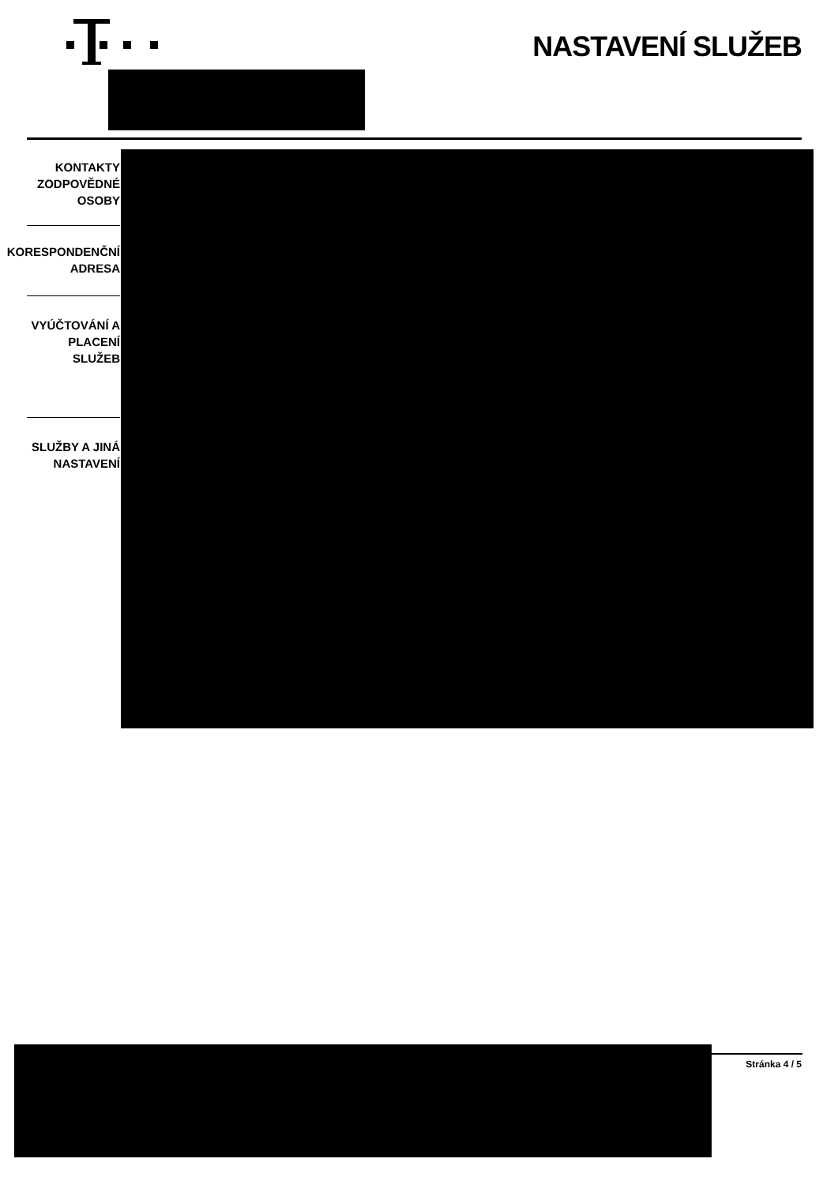NASTAVENÍ SLUŽEB
KONTAKTY
ZODPOVĚDNÉ
OSOBY
KORESPONDENČNÍ
ADRESA
VYÚČTOVÁNÍ A
PLACENÍ
SLUŽEB
SLUŽBY A JINÁ
NASTAVENÍ
Stránka 4 / 5